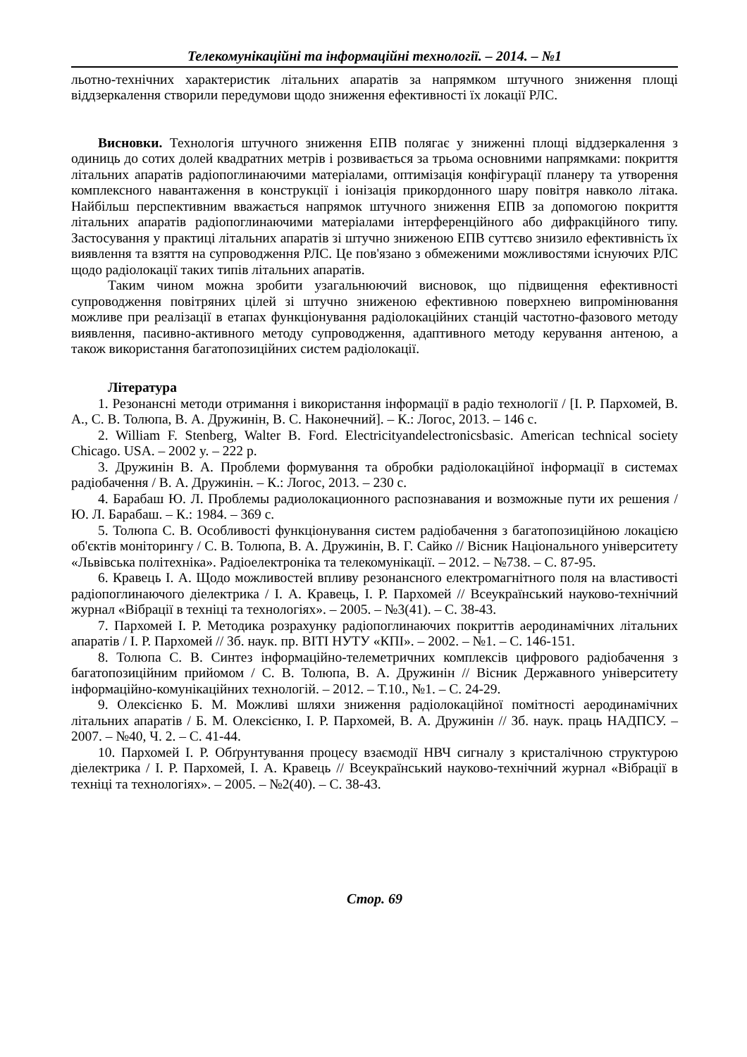Телекомунікаційні та інформаційні технології. – 2014. – №1
льотно-технічних характеристик літальних апаратів за напрямком штучного зниження площі віддзеркалення створили передумови щодо зниження ефективності їх локації РЛС.
Висновки. Технологія штучного зниження ЕПВ полягає у зниженні площі віддзеркалення з одиниць до сотих долей квадратних метрів і розвивається за трьома основними напрямками: покриття літальних апаратів радіопоглинаючими матеріалами, оптимізація конфігурації планеру та утворення комплексного навантаження в конструкції і іонізація прикордонного шару повітря навколо літака. Найбільш перспективним вважається напрямок штучного зниження ЕПВ за допомогою покриття літальних апаратів радіопоглинаючими матеріалами інтерференційного або дифракційного типу. Застосування у практиці літальних апаратів зі штучно зниженою ЕПВ суттєво знизило ефективність їх виявлення та взяття на супроводження РЛС. Це пов'язано з обмеженими можливостями існуючих РЛС щодо радіолокації таких типів літальних апаратів.
Таким чином можна зробити узагальнюючий висновок, що підвищення ефективності супроводження повітряних цілей зі штучно зниженою ефективною поверхнею випромінювання можливе при реалізації в етапах функціонування радіолокаційних станцій частотно-фазового методу виявлення, пасивно-активного методу супроводження, адаптивного методу керування антеною, а також використання багатопозиційних систем радіолокації.
Література
1. Резонансні методи отримання і використання інформації в радіо технології / [І. Р. Пархомей, В. А., С. В. Толюпа, В. А. Дружинін, В. С. Наконечний]. – К.: Логос, 2013. – 146 с.
2. William F. Stenberg, Walter B. Ford. Electricityandelectronicsbasic. American technical society Chicago. USA. – 2002 y. – 222 p.
3. Дружинін В. А. Проблеми формування та обробки радіолокаційної інформації в системах радіобачення / В. А. Дружинін. – К.: Логос, 2013. – 230 с.
4. Барабаш Ю. Л. Проблемы радиолокационного распознавания и возможные пути их решения / Ю. Л. Барабаш. – К.: 1984. – 369 с.
5. Толюпа С. В. Особливості функціонування систем радіобачення з багатопозиційною локацією об'єктів моніторингу / С. В. Толюпа, В. А. Дружинін, В. Г. Сайко // Вісник Національного університету «Львівська політехніка». Радіоелектроніка та телекомунікації. – 2012. – №738. – С. 87-95.
6. Кравець І. А. Щодо можливостей впливу резонансного електромагнітного поля на властивості радіопоглинаючого діелектрика / І. А. Кравець, І. Р. Пархомей // Всеукраїнський науково-технічний журнал «Вібрації в техніці та технологіях». – 2005. – №3(41). – С. 38-43.
7. Пархомей І. Р. Методика розрахунку радіопоглинаючих покриттів аеродинамічних літальних апаратів / І. Р. Пархомей // Зб. наук. пр. ВІТІ НУТУ «КПІ». – 2002. – №1. – С. 146-151.
8. Толюпа С. В. Синтез інформаційно-телеметричних комплексів цифрового радіобачення з багатопозиційним прийомом / С. В. Толюпа, В. А. Дружинін // Вісник Державного університету інформаційно-комунікаційних технологій. – 2012. – Т.10., №1. – С. 24-29.
9. Олексієнко Б. М. Можливі шляхи зниження радіолокаційної помітності аеродинамічних літальних апаратів / Б. М. Олексієнко, І. Р. Пархомей, В. А. Дружинін // Зб. наук. праць НАДПСУ. – 2007. – №40, Ч. 2. – С. 41-44.
10. Пархомей І. Р. Обґрунтування процесу взаємодії НВЧ сигналу з кристалічною структурою діелектрика / І. Р. Пархомей, І. А. Кравець // Всеукраїнський науково-технічний журнал «Вібрації в техніці та технологіях». – 2005. – №2(40). – С. 38-43.
Стор. 69